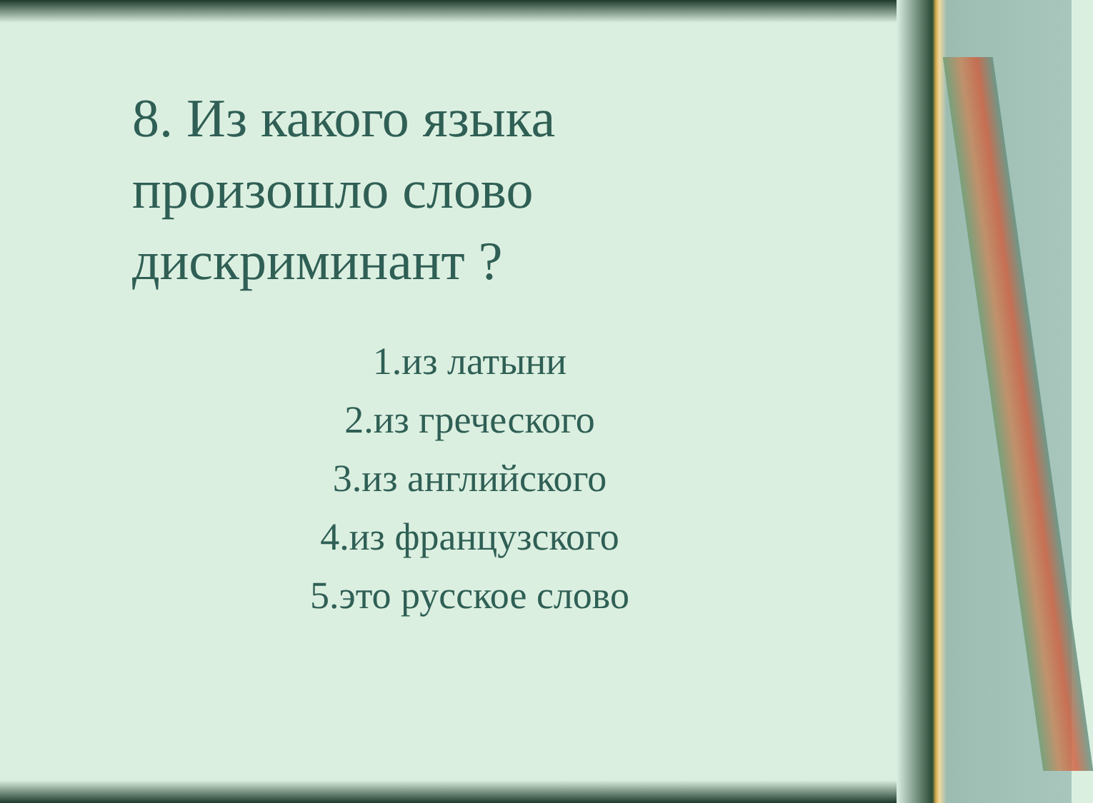8. Из какого языка произошло слово дискриминант ?
1.из латыни
2.из греческого
3.из английского
4.из французского
5.это русское слово